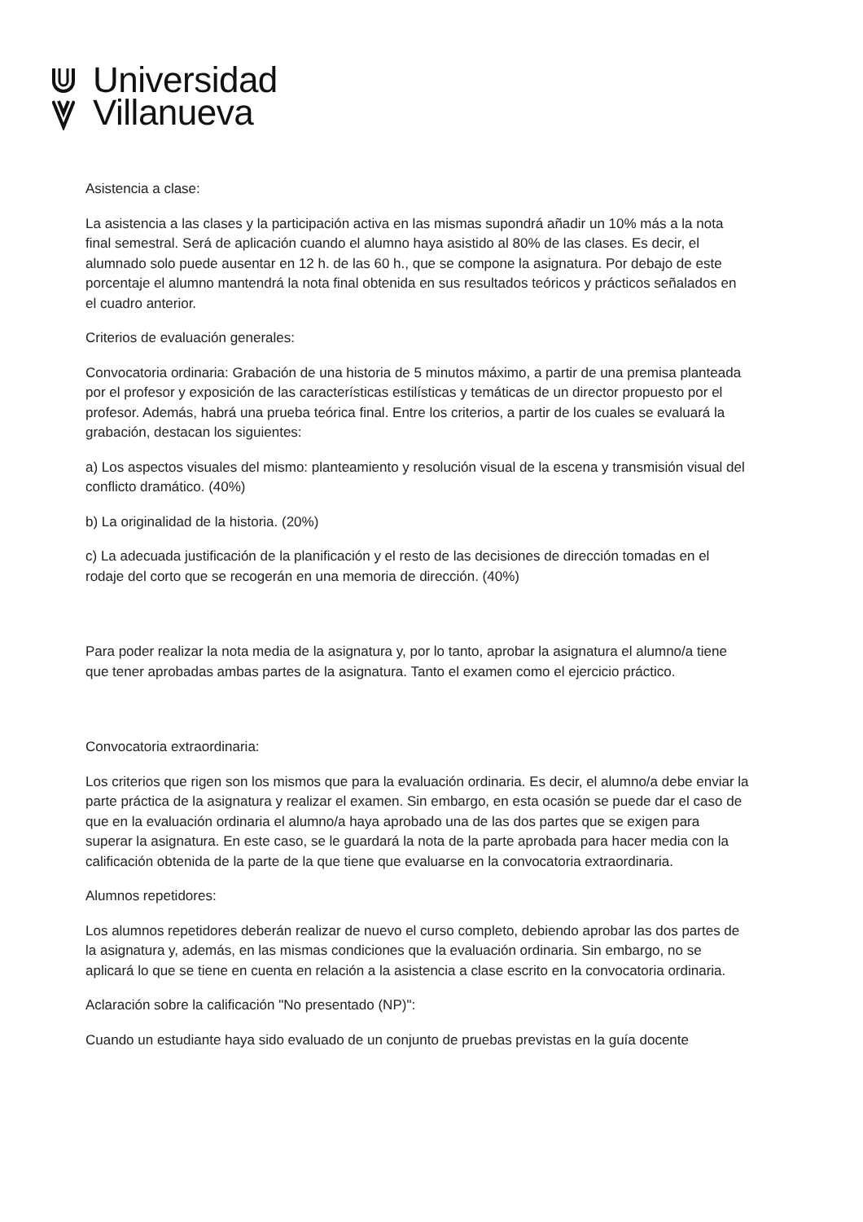Universidad
Villanueva
Asistencia a clase:
La asistencia a las clases y la participación activa en las mismas supondrá añadir un 10% más a la nota final semestral. Será de aplicación cuando el alumno haya asistido al 80% de las clases. Es decir, el alumnado solo puede ausentar en 12 h. de las 60 h., que se compone la asignatura. Por debajo de este porcentaje el alumno mantendrá la nota final obtenida en sus resultados teóricos y prácticos señalados en el cuadro anterior.
Criterios de evaluación generales:
Convocatoria ordinaria: Grabación de una historia de 5 minutos máximo, a partir de una premisa planteada por el profesor y exposición de las características estilísticas y temáticas de un director propuesto por el profesor. Además, habrá una prueba teórica final. Entre los criterios, a partir de los cuales se evaluará la grabación, destacan los siguientes:
a) Los aspectos visuales del mismo: planteamiento y resolución visual de la escena y transmisión visual del conflicto dramático. (40%)
b) La originalidad de la historia. (20%)
c) La adecuada justificación de la planificación y el resto de las decisiones de dirección tomadas en el rodaje del corto que se recogerán en una memoria de dirección. (40%)
Para poder realizar la nota media de la asignatura y, por lo tanto, aprobar la asignatura el alumno/a tiene que tener aprobadas ambas partes de la asignatura. Tanto el examen como el ejercicio práctico.
Convocatoria extraordinaria:
Los criterios que rigen son los mismos que para la evaluación ordinaria. Es decir, el alumno/a debe enviar la parte práctica de la asignatura y realizar el examen. Sin embargo, en esta ocasión se puede dar el caso de que en la evaluación ordinaria el alumno/a haya aprobado una de las dos partes que se exigen para superar la asignatura. En este caso, se le guardará la nota de la parte aprobada para hacer media con la calificación obtenida de la parte de la que tiene que evaluarse en la convocatoria extraordinaria.
Alumnos repetidores:
Los alumnos repetidores deberán realizar de nuevo el curso completo, debiendo aprobar las dos partes de la asignatura y, además, en las mismas condiciones que la evaluación ordinaria. Sin embargo, no se aplicará lo que se tiene en cuenta en relación a la asistencia a clase escrito en la convocatoria ordinaria.
Aclaración sobre la calificación "No presentado (NP)":
Cuando un estudiante haya sido evaluado de un conjunto de pruebas previstas en la guía docente